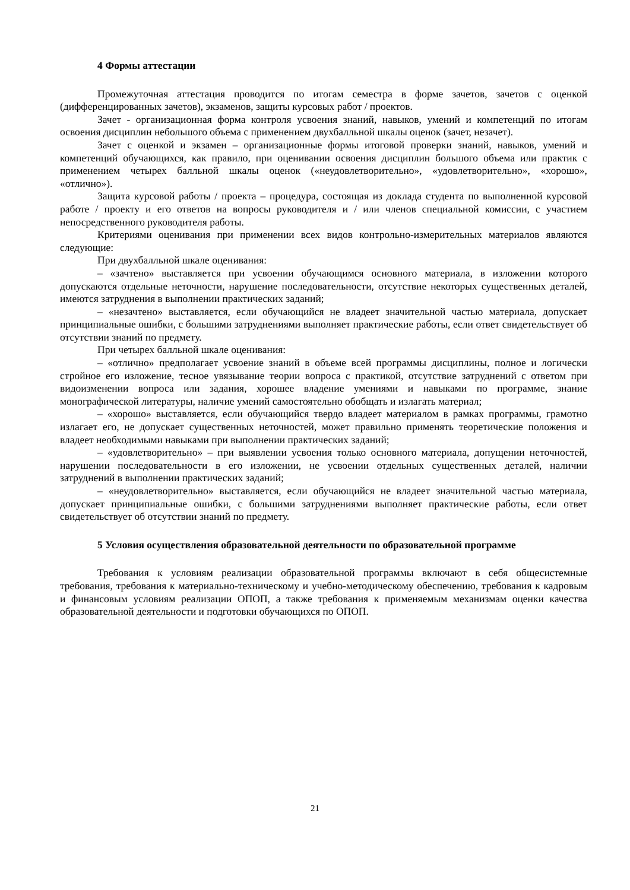4 Формы аттестации
Промежуточная аттестация проводится по итогам семестра в форме зачетов, зачетов с оценкой (дифференцированных зачетов), экзаменов, защиты курсовых работ / проектов.
Зачет - организационная форма контроля усвоения знаний, навыков, умений и компетенций по итогам освоения дисциплин небольшого объема с применением двухбалльной шкалы оценок (зачет, незачет).
Зачет с оценкой и экзамен – организационные формы итоговой проверки знаний, навыков, умений и компетенций обучающихся, как правило, при оценивании освоения дисциплин большого объема или практик с применением четырех балльной шкалы оценок («неудовлетворительно», «удовлетворительно», «хорошо», «отлично»).
Защита курсовой работы / проекта – процедура, состоящая из доклада студента по выполненной курсовой работе / проекту и его ответов на вопросы руководителя и / или членов специальной комиссии, с участием непосредственного руководителя работы.
Критериями оценивания при применении всех видов контрольно-измерительных материалов являются следующие:
При двухбалльной шкале оценивания:
– «зачтено» выставляется при усвоении обучающимся основного материала, в изложении которого допускаются отдельные неточности, нарушение последовательности, отсутствие некоторых существенных деталей, имеются затруднения в выполнении практических заданий;
– «незачтено» выставляется, если обучающийся не владеет значительной частью материала, допускает принципиальные ошибки, с большими затруднениями выполняет практические работы, если ответ свидетельствует об отсутствии знаний по предмету.
При четырех балльной шкале оценивания:
– «отлично» предполагает усвоение знаний в объеме всей программы дисциплины, полное и логически стройное его изложение, тесное увязывание теории вопроса с практикой, отсутствие затруднений с ответом при видоизменении вопроса или задания, хорошее владение умениями и навыками по программе, знание монографической литературы, наличие умений самостоятельно обобщать и излагать материал;
– «хорошо» выставляется, если обучающийся твердо владеет материалом в рамках программы, грамотно излагает его, не допускает существенных неточностей, может правильно применять теоретические положения и владеет необходимыми навыками при выполнении практических заданий;
– «удовлетворительно» – при выявлении усвоения только основного материала, допущении неточностей, нарушении последовательности в его изложении, не усвоении отдельных существенных деталей, наличии затруднений в выполнении практических заданий;
– «неудовлетворительно» выставляется, если обучающийся не владеет значительной частью материала, допускает принципиальные ошибки, с большими затруднениями выполняет практические работы, если ответ свидетельствует об отсутствии знаний по предмету.
5 Условия осуществления образовательной деятельности по образовательной программе
Требования к условиям реализации образовательной программы включают в себя общесистемные требования, требования к материально-техническому и учебно-методическому обеспечению, требования к кадровым и финансовым условиям реализации ОПОП, а также требования к применяемым механизмам оценки качества образовательной деятельности и подготовки обучающихся по ОПОП.
21